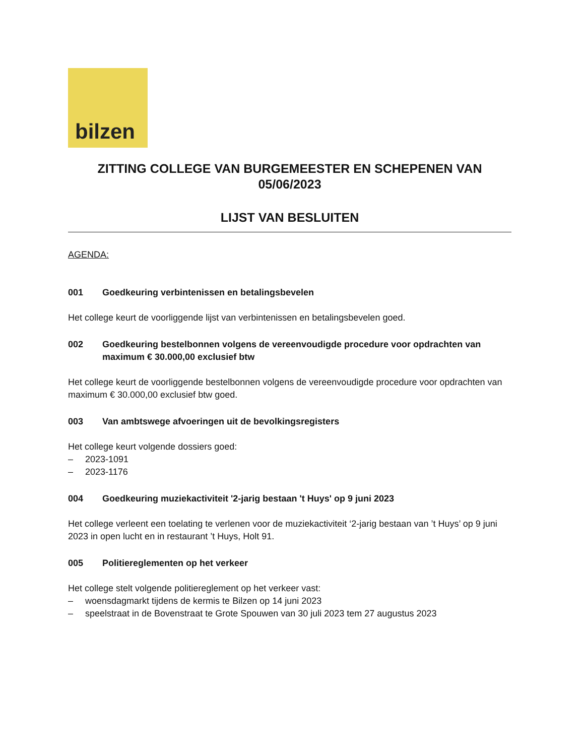bilzen
ZITTING COLLEGE VAN BURGEMEESTER EN SCHEPENEN VAN 05/06/2023
LIJST VAN BESLUITEN
AGENDA:
001 Goedkeuring verbintenissen en betalingsbevelen
Het college keurt de voorliggende lijst van verbintenissen en betalingsbevelen goed.
002 Goedkeuring bestelbonnen volgens de vereenvoudigde procedure voor opdrachten van maximum € 30.000,00 exclusief btw
Het college keurt de voorliggende bestelbonnen volgens de vereenvoudigde procedure voor opdrachten van maximum € 30.000,00 exclusief btw goed.
003 Van ambtswege afvoeringen uit de bevolkingsregisters
Het college keurt volgende dossiers goed:
– 2023-1091
– 2023-1176
004 Goedkeuring muziekactiviteit '2-jarig bestaan 't Huys' op 9 juni 2023
Het college verleent een toelating te verlenen voor de muziekactiviteit ‘2-jarig bestaan van ’t Huys’ op 9 juni 2023 in open lucht en in restaurant ’t Huys, Holt 91.
005 Politiereglementen op het verkeer
Het college stelt volgende politiereglement op het verkeer vast:
– woensdagmarkt tijdens de kermis te Bilzen op 14 juni 2023
– speelstraat in de Bovenstraat te Grote Spouwen van 30 juli 2023 tem 27 augustus 2023